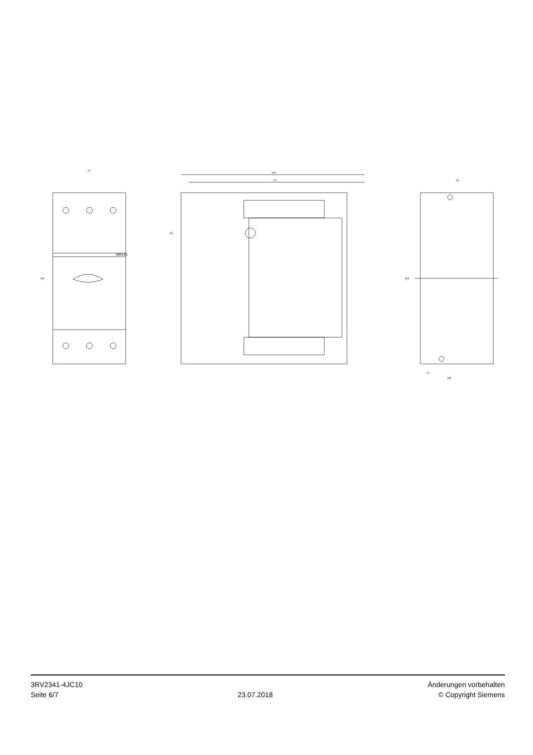SIRIUS
70
165
176
171
83
30
155
20
Ø5
3RV2341-4JC10
Seite 6/7
23.07.2018
Änderungen vorbehalten
© Copyright Siemens